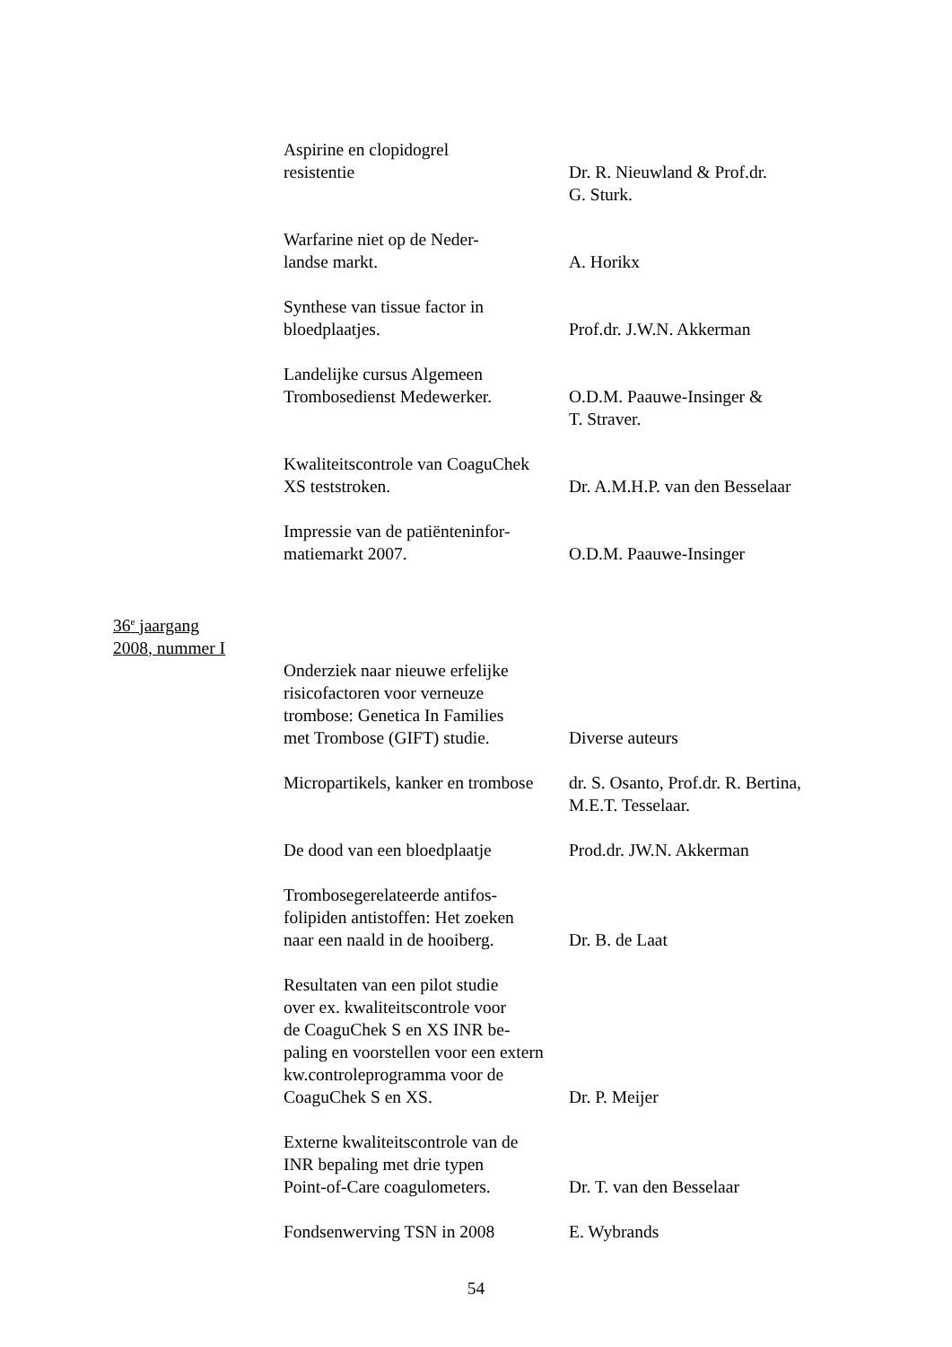Aspirine en clopidogrel
resistentie
Dr. R. Nieuwland & Prof.dr.
G. Sturk.
Warfarine niet op de Neder-
landse markt.
A. Horikx
Synthese van tissue factor in
bloedplaatjes.
Prof.dr. J.W.N. Akkerman
Landelijke cursus Algemeen
Trombosedienst Medewerker.
O.D.M. Paauwe-Insinger &
T. Straver.
Kwaliteitscontrole van CoaguChek
XS teststroken.
Dr. A.M.H.P. van den Besselaar
Impressie van de patiënteninfor-
matiemarkt 2007.
O.D.M. Paauwe-Insinger
36<sup>e</sup> jaargang
2008, nummer I
Onderziek naar nieuwe erfelijke
risicofactoren voor verneuze
trombose: Genetica In Families
met Trombose (GIFT) studie.
Diverse auteurs
Micropartikels, kanker en trombose
dr. S. Osanto, Prof.dr. R. Bertina,
M.E.T. Tesselaar.
De dood van een bloedplaatje
Prod.dr. JW.N. Akkerman
Trombosegerelateerde antifos-
folipiden antistoffen: Het zoeken
naar een naald in de hooiberg.
Dr. B. de Laat
Resultaten van een pilot studie
over ex. kwaliteitscontrole voor
de CoaguChek S en XS INR be-
paling en voorstellen voor een extern
kw.controleprogramma voor de
CoaguChek S en XS.
Dr. P. Meijer
Externe kwaliteitscontrole van de
INR bepaling met drie typen
Point-of-Care coagulometers.
Dr. T. van den Besselaar
Fondsenwerving TSN in 2008 E. Wybrands
54